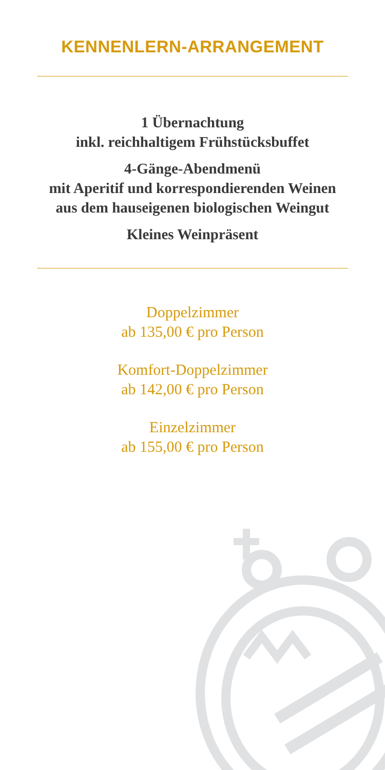KENNENLERN-ARRANGEMENT
1 Übernachtung
inkl. reichhaltigem Frühstücksbuffet
4-Gänge-Abendmenü
mit Aperitif und korrespondierenden Weinen
aus dem hauseigenen biologischen Weingut
Kleines Weinpräsent
Doppelzimmer
ab 135,00 € pro Person
Komfort-Doppelzimmer
ab 142,00 € pro Person
Einzelzimmer
ab 155,00 € pro Person